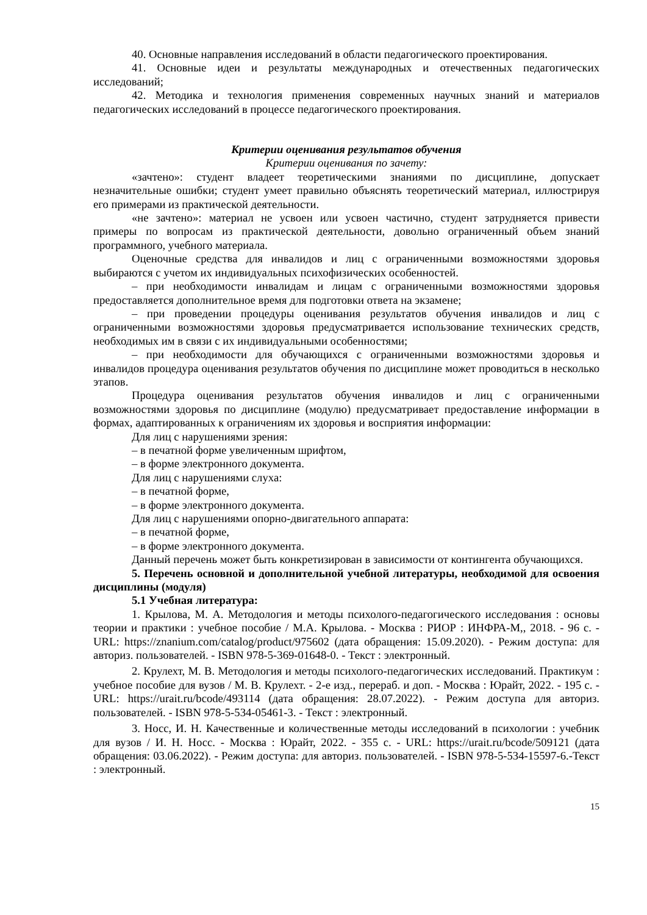40. Основные направления исследований в области педагогического проектирования.
41. Основные идеи и результаты международных и отечественных педагогических исследований;
42. Методика и технология применения современных научных знаний и материалов педагогических исследований в процессе педагогического проектирования.
Критерии оценивания результатов обучения
Критерии оценивания по зачету:
«зачтено»: студент владеет теоретическими знаниями по дисциплине, допускает незначительные ошибки; студент умеет правильно объяснять теоретический материал, иллюстрируя его примерами из практической деятельности.
«не зачтено»: материал не усвоен или усвоен частично, студент затрудняется привести примеры по вопросам из практической деятельности, довольно ограниченный объем знаний программного, учебного материала.
Оценочные средства для инвалидов и лиц с ограниченными возможностями здоровья выбираются с учетом их индивидуальных психофизических особенностей.
– при необходимости инвалидам и лицам с ограниченными возможностями здоровья предоставляется дополнительное время для подготовки ответа на экзамене;
– при проведении процедуры оценивания результатов обучения инвалидов и лиц с ограниченными возможностями здоровья предусматривается использование технических средств, необходимых им в связи с их индивидуальными особенностями;
– при необходимости для обучающихся с ограниченными возможностями здоровья и инвалидов процедура оценивания результатов обучения по дисциплине может проводиться в несколько этапов.
Процедура оценивания результатов обучения инвалидов и лиц с ограниченными возможностями здоровья по дисциплине (модулю) предусматривает предоставление информации в формах, адаптированных к ограничениям их здоровья и восприятия информации:
Для лиц с нарушениями зрения:
– в печатной форме увеличенным шрифтом,
– в форме электронного документа.
Для лиц с нарушениями слуха:
– в печатной форме,
– в форме электронного документа.
Для лиц с нарушениями опорно-двигательного аппарата:
– в печатной форме,
– в форме электронного документа.
Данный перечень может быть конкретизирован в зависимости от контингента обучающихся.
5. Перечень основной и дополнительной учебной литературы, необходимой для освоения дисциплины (модуля)
5.1 Учебная литература:
1. Крылова, М. А. Методология и методы психолого-педагогического исследования : основы теории и практики : учебное пособие / М.А. Крылова. - Москва : РИОР : ИНФРА-М,, 2018. - 96 с. - URL: https://znanium.com/catalog/product/975602 (дата обращения: 15.09.2020). - Режим доступа: для авториз. пользователей. - ISBN 978-5-369-01648-0. - Текст : электронный.
2. Крулехт, М. В. Методология и методы психолого-педагогических исследований. Практикум : учебное пособие для вузов / М. В. Крулехт. - 2-е изд., перераб. и доп. - Москва : Юрайт, 2022. - 195 с. - URL: https://urait.ru/bcode/493114 (дата обращения: 28.07.2022). - Режим доступа для авториз. пользователей. - ISBN 978-5-534-05461-3. - Текст : электронный.
3. Носс, И. Н. Качественные и количественные методы исследований в психологии : учебник для вузов / И. Н. Носс. - Москва : Юрайт, 2022. - 355 с. - URL: https://urait.ru/bcode/509121 (дата обращения: 03.06.2022). - Режим доступа: для авториз. пользователей. - ISBN 978-5-534-15597-6.-Текст : электронный.
15